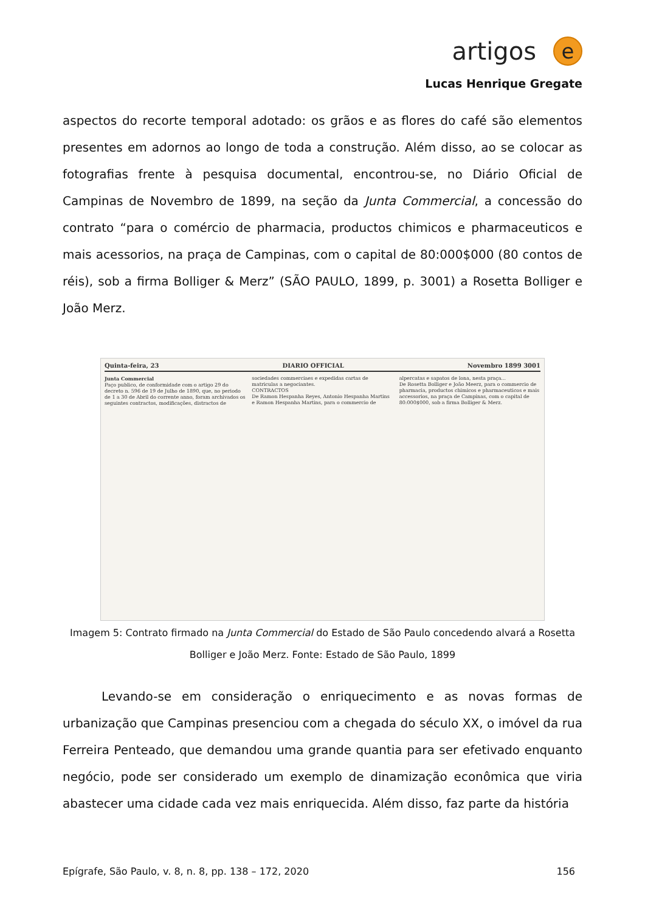artigos e
Lucas Henrique Gregate
aspectos do recorte temporal adotado: os grãos e as flores do café são elementos presentes em adornos ao longo de toda a construção. Além disso, ao se colocar as fotografias frente à pesquisa documental, encontrou-se, no Diário Oficial de Campinas de Novembro de 1899, na seção da Junta Commercial, a concessão do contrato “para o comércio de pharmacia, productos chimicos e pharmaceuticos e mais acessorios, na praça de Campinas, com o capital de 80:000$000 (80 contos de réis), sob a firma Bolliger & Merz” (SÃO PAULO, 1899, p. 3001) a Rosetta Bolliger e João Merz.
Quinta-feira, 23 DIARIO OFFICIAL Novembro 1899 3001
Junta Commercial
Paço publico, de conformidade com o artigo 29 do decreto n. 596 de 19 de Julho de 1890, que, no periodo de 1 a 30 de Abril do corrente anno, foram archivados os seguintes contractos, modificações, distractos de sociedades commerciaes e expedidas cartas de matriculas a negociantes.
CONTRACTOS
De Ramon Hespanha Reyes, Antonio Hespanha Martins e Ramon Hespanha Martins, para o commercio de alpercatas e sapatos de lona, nesta praça...
De Rosetta Bolliger e João Meerz, para o commercio de pharmacia, productos chimicos e pharmaceuticos e mais accessorios, na praça de Campinas, com o capital de 80:000$000, sob a firma Bolliger & Merz.
Imagem 5: Contrato firmado na Junta Commercial do Estado de São Paulo concedendo alvará a Rosetta Bolliger e João Merz. Fonte: Estado de São Paulo, 1899
Levando-se em consideração o enriquecimento e as novas formas de urbanização que Campinas presenciou com a chegada do século XX, o imóvel da rua Ferreira Penteado, que demandou uma grande quantia para ser efetivado enquanto negócio, pode ser considerado um exemplo de dinamização econômica que viria abastecer uma cidade cada vez mais enriquecida. Além disso, faz parte da história
Epígrafe, São Paulo, v. 8, n. 8, pp. 138 – 172, 2020 156